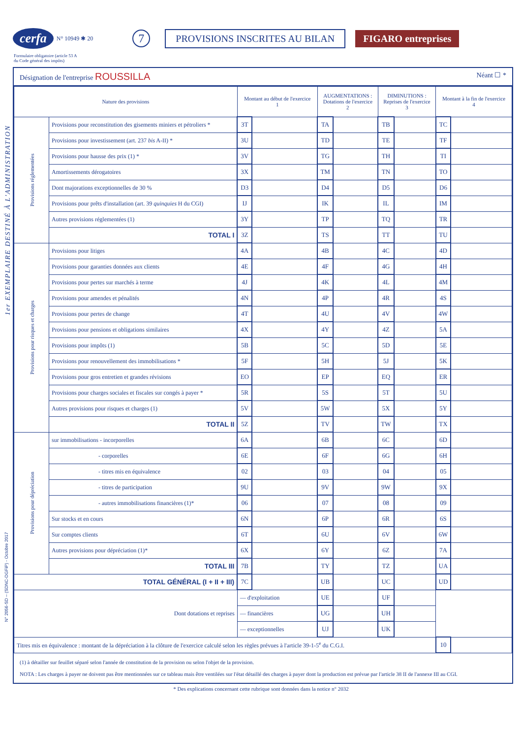cerfa N° 10949 ✱ 20 7 PROVISIONS INSCRITES AU BILAN FIGARO entreprises
Formulaire obligatoire (article 53 A
du Code général des impôts)
1er EXEMPLAIRE DESTINÉ À L'ADMINISTRATION
N° 2056-SD – (SDNC-DGFiP) - Octobre 2017
Désignation de l'entreprise ROUSSILLA Néant ☐ *
| Nature des provisions | | Montant au début de l'exercice 1 | | AUGMENTATIONS : Dotations de l'exercice 2 | | DIMINUTIONS : Reprises de l'exercice 3 | | Montant à la fin de l'exercice 4 | |
| --- | --- | --- | --- | --- | --- | --- | --- | --- | --- |
| Provisions réglementées | Provisions pour reconstitution des gisements miniers et pétroliers * | 3T | | TA | | TB | | TC | |
| | Provisions pour investissement (art. 237 bis A-II) * | 3U | | TD | | TE | | TF | |
| | Provisions pour hausse des prix (1) * | 3V | | TG | | TH | | TI | |
| | Amortissements dérogatoires | 3X | | TM | | TN | | TO | |
| | Dont majorations exceptionnelles de 30 % | D3 | | D4 | | D5 | | D6 | |
| | Provisions pour prêts d'installation (art. 39 quinquies H du CGI) | IJ | | IK | | IL | | IM | |
| | Autres provisions réglementées (1) | 3Y | | TP | | TQ | | TR | |
| | TOTAL I | 3Z | | TS | | TT | | TU | |
| Provisions pour risques et charges | Provisions pour litiges | 4A | | 4B | | 4C | | 4D | |
| | Provisions pour garanties données aux clients | 4E | | 4F | | 4G | | 4H | |
| | Provisions pour pertes sur marchés à terme | 4J | | 4K | | 4L | | 4M | |
| | Provisions pour amendes et pénalités | 4N | | 4P | | 4R | | 4S | |
| | Provisions pour pertes de change | 4T | | 4U | | 4V | | 4W | |
| | Provisions pour pensions et obligations similaires | 4X | | 4Y | | 4Z | | 5A | |
| | Provisions pour impôts (1) | 5B | | 5C | | 5D | | 5E | |
| | Provisions pour renouvellement des immobilisations * | 5F | | 5H | | 5J | | 5K | |
| | Provisions pour gros entretien et grandes révisions | EO | | EP | | EQ | | ER | |
| | Provisions pour charges sociales et fiscales sur congés à payer * | 5R | | 5S | | 5T | | 5U | |
| | Autres provisions pour risques et charges (1) | 5V | | 5W | | 5X | | 5Y | |
| | TOTAL II | 5Z | | TV | | TW | | TX | |
| Provisions pour dépréciation | sur immobilisations - incorporelles | 6A | | 6B | | 6C | | 6D | |
| | - corporelles | 6E | | 6F | | 6G | | 6H | |
| | - titres mis en équivalence | 02 | | 03 | | 04 | | 05 | |
| | - titres de participation | 9U | | 9V | | 9W | | 9X | |
| | - autres immobilisations financières (1)* | 06 | | 07 | | 08 | | 09 | |
| | Sur stocks et en cours | 6N | | 6P | | 6R | | 6S | |
| | Sur comptes clients | 6T | | 6U | | 6V | | 6W | |
| | Autres provisions pour dépréciation (1)* | 6X | | 6Y | | 6Z | | 7A | |
| | TOTAL III | 7B | | TY | | TZ | | UA | |
| TOTAL GÉNÉRAL (I + II + III) | | 7C | | UB | | UC | | UD | |
| Dont dotations et reprises | | — d'exploitation | | UE | | UF | | | |
| | | — financières | | UG | | UH | | | |
| | | — exceptionnelles | | UJ | | UK | | | |
| Titres mis en équivalence : montant de la dépréciation à la clôture de l'exercice calculé selon les règles prévues à l'article 39-1-5<sup>e</sup> du C.G.I. | | | | | | | | 10 | |
(1) à détailler sur feuillet séparé selon l'année de constitution de la provision ou selon l'objet de la provision.
NOTA : Les charges à payer ne doivent pas être mentionnées sur ce tableau mais être ventilées sur l'état détaillé des charges à payer dont la production est prévue par l'article 38 II de l'annexe III au CGI.
* Des explications concernant cette rubrique sont données dans la notice n° 2032